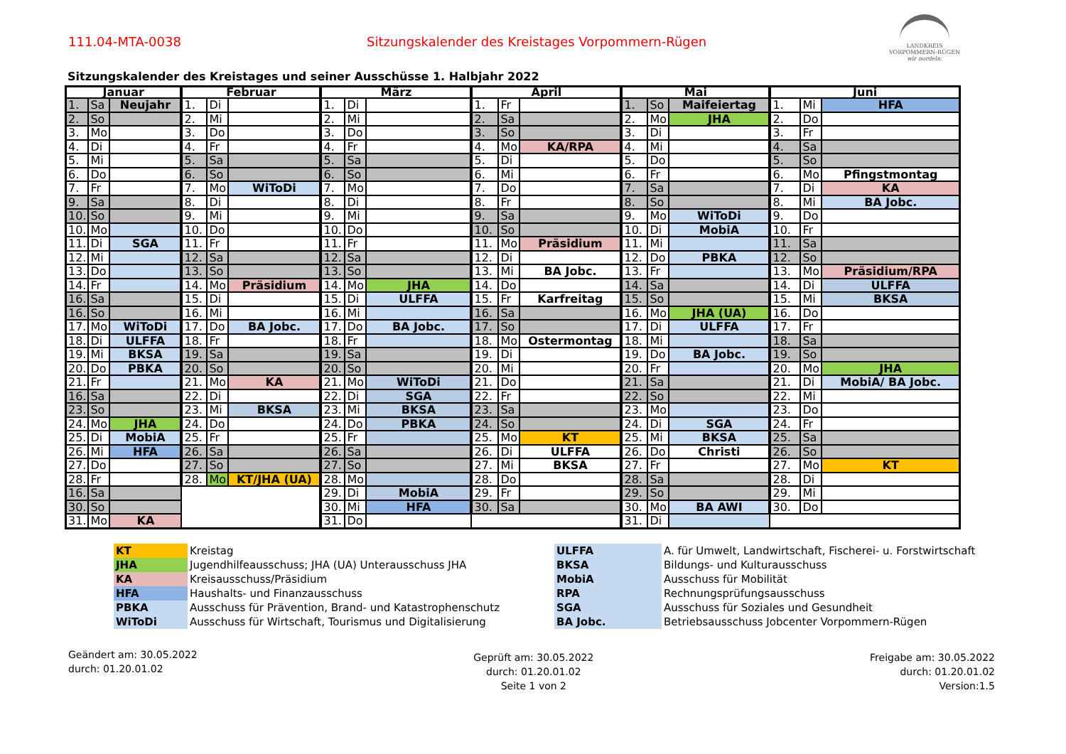111.04-MTA-0038 Sitzungskalender des Kreistages Vorpommern-Rügen
LANDKREIS
VORPOMMERN-RÜGEN
wir nordeln.
Sitzungskalender des Kreistages und seiner Ausschüsse 1. Halbjahr 2022
| Januar | | | Februar | | | März | | | April | | | Mai | | | Juni | | |
| --- | --- | --- | --- | --- | --- | --- | --- | --- | --- | --- | --- | --- | --- | --- | --- | --- | --- |
| 1. | Sa | Neujahr | 1. | Di | | 1. | Di | | 1. | Fr | | 1. | So | Maifeiertag | 1. | Mi | HFA |
| 2. | So | | 2. | Mi | | 2. | Mi | | 2. | Sa | | 2. | Mo | JHA | 2. | Do | |
| 3. | Mo | | 3. | Do | | 3. | Do | | 3. | So | | 3. | Di | | 3. | Fr | |
| 4. | Di | | 4. | Fr | | 4. | Fr | | 4. | Mo | KA/RPA | 4. | Mi | | 4. | Sa | |
| 5. | Mi | | 5. | Sa | | 5. | Sa | | 5. | Di | | 5. | Do | | 5. | So | |
| 6. | Do | | 6. | So | | 6. | So | | 6. | Mi | | 6. | Fr | | 6. | Mo | Pfingstmontag |
| 7. | Fr | | 7. | Mo | WiToDi | 7. | Mo | | 7. | Do | | 7. | Sa | | 7. | Di | KA |
| 9. | Sa | | 8. | Di | | 8. | Di | | 8. | Fr | | 8. | So | | 8. | Mi | BA Jobc. |
| 10. | So | | 9. | Mi | | 9. | Mi | | 9. | Sa | | 9. | Mo | WiToDi | 9. | Do | |
| 10. | Mo | | 10. | Do | | 10. | Do | | 10. | So | | 10. | Di | MobiA | 10. | Fr | |
| 11. | Di | SGA | 11. | Fr | | 11. | Fr | | 11. | Mo | Präsidium | 11. | Mi | | 11. | Sa | |
| 12. | Mi | | 12. | Sa | | 12. | Sa | | 12. | Di | | 12. | Do | PBKA | 12. | So | |
| 13. | Do | | 13. | So | | 13. | So | | 13. | Mi | BA Jobc. | 13. | Fr | | 13. | Mo | Präsidium/RPA |
| 14. | Fr | | 14. | Mo | Präsidium | 14. | Mo | JHA | 14. | Do | | 14. | Sa | | 14. | Di | ULFFA |
| 16. | Sa | | 15. | Di | | 15. | Di | ULFFA | 15. | Fr | Karfreitag | 15. | So | | 15. | Mi | BKSA |
| 16. | So | | 16. | Mi | | 16. | Mi | | 16. | Sa | | 16. | Mo | JHA (UA) | 16. | Do | |
| 17. | Mo | WiToDi | 17. | Do | BA Jobc. | 17. | Do | BA Jobc. | 17. | So | | 17. | Di | ULFFA | 17. | Fr | |
| 18. | Di | ULFFA | 18. | Fr | | 18. | Fr | | 18. | Mo | Ostermontag | 18. | Mi | | 18. | Sa | |
| 19. | Mi | BKSA | 19. | Sa | | 19. | Sa | | 19. | Di | | 19. | Do | BA Jobc. | 19. | So | |
| 20. | Do | PBKA | 20. | So | | 20. | So | | 20. | Mi | | 20. | Fr | | 20. | Mo | JHA |
| 21. | Fr | | 21. | Mo | KA | 21. | Mo | WiToDi | 21. | Do | | 21. | Sa | | 21. | Di | MobiA/ BA Jobc. |
| 16. | Sa | | 22. | Di | | 22. | Di | SGA | 22. | Fr | | 22. | So | | 22. | Mi | |
| 23. | So | | 23. | Mi | BKSA | 23. | Mi | BKSA | 23. | Sa | | 23. | Mo | | 23. | Do | |
| 24. | Mo | JHA | 24. | Do | | 24. | Do | PBKA | 24. | So | | 24. | Di | SGA | 24. | Fr | |
| 25. | Di | MobiA | 25. | Fr | | 25. | Fr | | 25. | Mo | KT | 25. | Mi | BKSA | 25. | Sa | |
| 26. | Mi | HFA | 26. | Sa | | 26. | Sa | | 26. | Di | ULFFA | 26. | Do | Christi | 26. | So | |
| 27. | Do | | 27. | So | | 27. | So | | 27. | Mi | BKSA | 27. | Fr | | 27. | Mo | KT |
| 28. | Fr | | 28. | Mo | KT/JHA (UA) | 28. | Mo | | 28. | Do | | 28. | Sa | | 28. | Di | |
| 16. | Sa | | | | | 29. | Di | MobiA | 29. | Fr | | 29. | So | | 29. | Mi | |
| 30. | So | | | | | 30. | Mi | HFA | 30. | Sa | | 30. | Mo | BA AWI | 30. | Do | |
| 31. | Mo | KA | | | | 31. | Do | | | | | 31. | Di | | | | |
| KT | Kreistag | ULFFA | A. für Umwelt, Landwirtschaft, Fischerei- u. Forstwirtschaft |
| JHA | Jugendhilfeausschuss; JHA (UA) Unterausschuss JHA | BKSA | Bildungs- und Kulturausschuss |
| KA | Kreisausschuss/Präsidium | MobiA | Ausschuss für Mobilität |
| HFA | Haushalts- und Finanzausschuss | RPA | Rechnungsprüfungsausschuss |
| PBKA | Ausschuss für Prävention, Brand- und Katastrophenschutz | SGA | Ausschuss für Soziales und Gesundheit |
| WiToDi | Ausschuss für Wirtschaft, Tourismus und Digitalisierung | BA Jobc. | Betriebsausschuss Jobcenter Vorpommern-Rügen |
Geändert am: 30.05.2022
durch: 01.20.01.02
Geprüft am: 30.05.2022
durch: 01.20.01.02
Seite 1 von 2
Freigabe am: 30.05.2022
durch: 01.20.01.02
Version:1.5